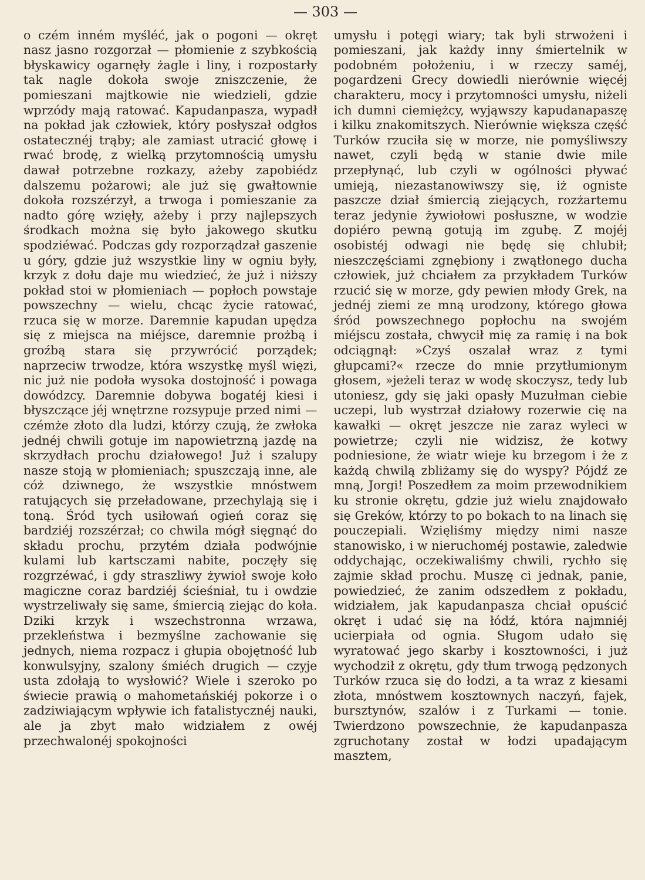— 303 —
o czém inném myśléć, jak o pogoni — okręt nasz jasno rozgorzał — płomienie z szybkością błyskawicy ogarnęły żagle i liny, i rozpostarły tak nagle dokoła swoje zniszczenie, że pomieszani majtkowie nie wiedzieli, gdzie wprzódy mają ratować. Kapudanpasza, wypadł na pokład jak człowiek, który posłyszał odgłos ostatecznéj trąby; ale zamiast utracić głowę i rwać brodę, z wielką przytomnością umysłu dawał potrzebne rozkazy, ażeby zapobiédz dalszemu pożarowi; ale już się gwałtownie dokoła rozszérzył, a trwoga i pomieszanie za nadto górę wzięły, ażeby i przy najlepszych środkach można się było jakowego skutku spodziéwać. Podczas gdy rozporządzał gaszenie u góry, gdzie już wszystkie liny w ogniu były, krzyk z dołu daje mu wiedzieć, że już i niższy pokład stoi w płomieniach — popłoch powstaje powszechny — wielu, chcąc życie ratować, rzuca się w morze. Daremnie kapudan upędza się z miejsca na miéjsce, daremnie prożbą i groźbą stara się przywrócić porządek; naprzeciw trwodze, która wszystkę myśl więzi, nic już nie podoła wysoka dostojność i powaga dowódzcy. Daremnie dobywa bogatéj kiesi i błyszczące jéj wnętrzne rozsypuje przed nimi — czémże złoto dla ludzi, którzy czują, że zwłoka jednéj chwili gotuje im napowietrzną jazdę na skrzydłach prochu działowego! Już i szalupy nasze stoją w płomieniach; spuszczają inne, ale cóż dziwnego, że wszystkie mnóstwem ratujących się przeładowane, przechylają się i toną. Śród tych usiłowań ogień coraz się bardziéj rozszérzał; co chwila mógł sięgnąć do składu prochu, przytém działa podwójnie kulami lub kartsczami nabite, poczęły się rozgrzéwać, i gdy straszliwy żywioł swoje koło magiczne coraz bardziéj ścieśniał, tu i owdzie wystrzeliwały się same, śmiercią ziejąc do koła. Dziki krzyk i wszechstronna wrzawa, przekleństwa i bezmyślne zachowanie się jednych, niema rozpacz i głupia obojętność lub konwulsyjny, szalony śmiéch drugich — czyje usta zdołają to wysłowić? Wiele i szeroko po świecie prawią o mahometańskiéj pokorze i o zadziwiającym wpływie ich fatalistycznéj nauki, ale ja zbyt mało widziałem z owéj przechwalonéj spokojności
umysłu i potęgi wiary; tak byli strwożeni i pomieszani, jak każdy inny śmiertelnik w podobném położeniu, i w rzeczy saméj, pogardzeni Grecy dowiedli nierównie więcéj charakteru, mocy i przytomności umysłu, niżeli ich dumni ciemiężcy, wyjąwszy kapudanapaszę i kilku znakomitszych. Nierównie większa część Turków rzuciła się w morze, nie pomyśliwszy nawet, czyli będą w stanie dwie mile przepłynąć, lub czyli w ogólności pływać umieją, niezastanowiwszy się, iż ogniste paszcze dział śmiercią ziejących, rozżartemu teraz jedynie żywiołowi posłuszne, w wodzie dopiéro pewną gotują im zgubę. Z mojéj osobistéj odwagi nie będę się chlubił; nieszczęściami zgnębiony i zwątłonego ducha człowiek, już chciałem za przykładem Turków rzucić się w morze, gdy pewien młody Grek, na jednéj ziemi ze mną urodzony, którego głowa śród powszechnego popłochu na swojém miéjscu została, chwycił mię za ramię i na bok odciągnął: »Czyś oszalał wraz z tymi głupcami?« rzecze do mnie przytłumionym głosem, »jeżeli teraz w wodę skoczysz, tedy lub utoniesz, gdy się jaki opasły Muzułman ciebie uczepi, lub wystrzał działowy rozerwie cię na kawałki — okręt jeszcze nie zaraz wyleci w powietrze; czyli nie widzisz, że kotwy podniesione, że wiatr wieje ku brzegom i że z każdą chwilą zbliżamy się do wyspy? Pójdź ze mną, Jorgi! Poszedłem za moim przewodnikiem ku stronie okrętu, gdzie już wielu znajdowało się Greków, którzy to po bokach to na linach się pouczepiali. Wzięliśmy między nimi nasze stanowisko, i w nieruchoméj postawie, zaledwie oddychając, oczekiwaliśmy chwili, rychło się zajmie skład prochu. Muszę ci jednak, panie, powiedzieć, że zanim odszedłem z pokładu, widziałem, jak kapudanpasza chciał opuścić okręt i udać się na łódź, która najmniéj ucierpiała od ognia. Sługom udało się wyratować jego skarby i kosztowności, i już wychodził z okrętu, gdy tłum trwogą pędzonych Turków rzuca się do łodzi, a ta wraz z kiesami złota, mnóstwem kosztownych naczyń, fajek, bursztynów, szalów i z Turkami — tonie. Twierdzono powszechnie, że kapudanpasza zgruchotany został w łodzi upadającym masztem,